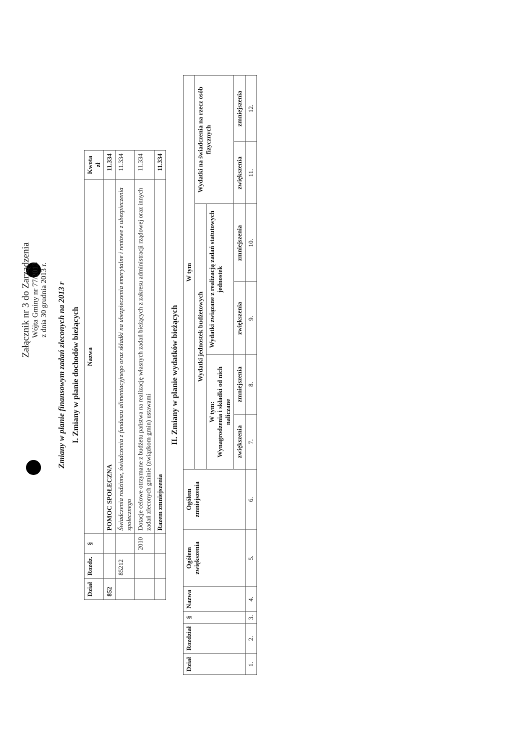Załącznik nr 3 do Zarządzenia
Wójta Gminy nr 77/2013
z dnia 30 grudnia 2013 r.
Zmiany w planie finansowym zadań zleconych na 2013 r
I. Zmiany w planie dochodów bieżących
| Dział | Rozdz. | § | Nazwa | Kwota zł |
| --- | --- | --- | --- | --- |
| 852 | | | POMOC SPOŁECZNA | 11.334 |
| | 85212 | | Świadczenia rodzinne, świadczenia z funduszu alimentacyjnego oraz składki na ubezpieczenia emerytalne i rentowe z ubezpieczenia społecznego | 11.334 |
| | | 2010 | Dotacje celowe otrzymane z budżetu państwa na realizację własnych zadań bieżących z zakresu administracji rządowej oraz innych zadań zleconych gminie (związkom gmin) ustawami | 11.334 |
| | | | Razem zmniejszenia | 11.334 |
II. Zmiany w planie wydatków bieżących
| Dział | Rozdział | § | Nazwa | Ogółem zwiększenia | Ogółem zmniejszenia | W tym | | | | | |
| --- | --- | --- | --- | --- | --- | --- | --- | --- | --- | --- | --- |
| | | | | | | Wydatki jednostek budżetowych | | | | Wydatki na świadczenia na rzecz osób fizycznych | |
| | | | | | | W tym: Wynagrodzenia i składki od nich naliczane | | Wydatki związane z realizacją zadań statutowych jednostek | | | |
| | | | | | | zwiększenia | zmniejszenia | zwiększenia | zmniejszenia | zwiększenia | zmniejszenia |
| 1. | 2. | 3. | 4. | 5. | 6. | 7. | 8. | 9. | 10. | 11. | 12. |